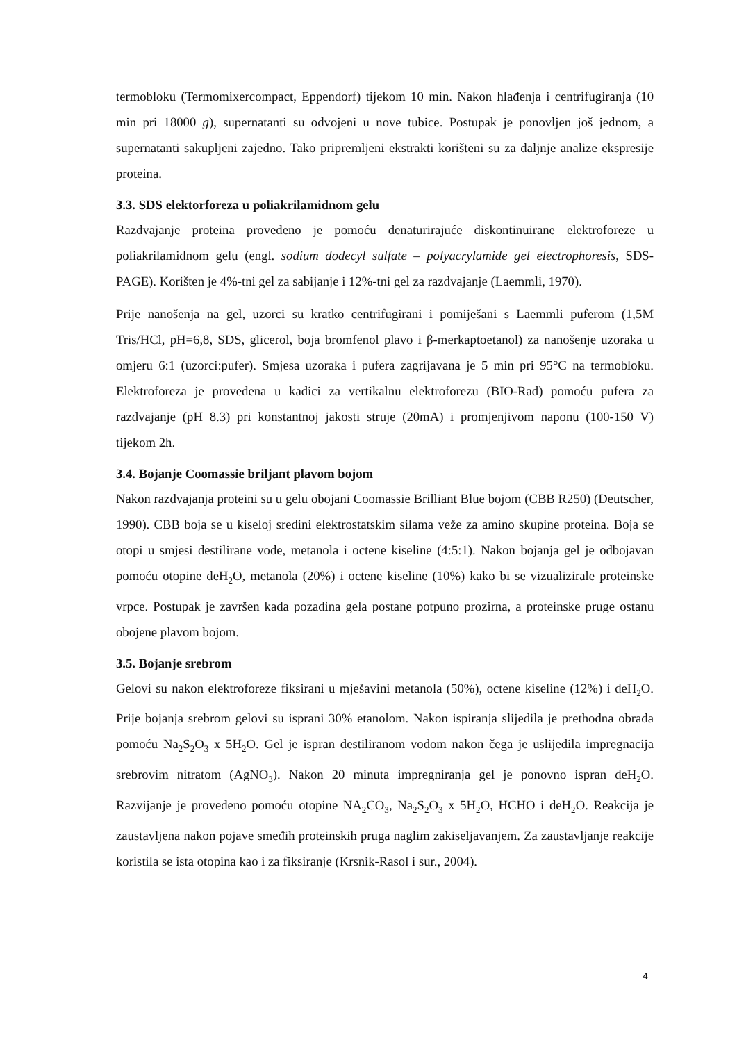termobloku (Termomixercompact, Eppendorf) tijekom 10 min. Nakon hlađenja i centrifugiranja (10 min pri 18000 g), supernatanti su odvojeni u nove tubice. Postupak je ponovljen još jednom, a supernatanti sakupljeni zajedno. Tako pripremljeni ekstrakti korišteni su za daljnje analize ekspresije proteina.
3.3. SDS elektorforeza u poliakrilamidnom gelu
Razdvajanje proteina provedeno je pomoću denaturirajuće diskontinuirane elektroforeze u poliakrilamidnom gelu (engl. sodium dodecyl sulfate – polyacrylamide gel electrophoresis, SDS-PAGE). Korišten je 4%-tni gel za sabijanje i 12%-tni gel za razdvajanje (Laemmli, 1970).
Prije nanošenja na gel, uzorci su kratko centrifugirani i pomiješani s Laemmli puferom (1,5M Tris/HCl, pH=6,8, SDS, glicerol, boja bromfenol plavo i β-merkaptoetanol) za nanošenje uzoraka u omjeru 6:1 (uzorci:pufer). Smjesa uzoraka i pufera zagrijavana je 5 min pri 95°C na termobloku. Elektroforeza je provedena u kadici za vertikalnu elektroforezu (BIO-Rad) pomoću pufera za razdvajanje (pH 8.3) pri konstantnoj jakosti struje (20mA) i promjenjivom naponu (100-150 V) tijekom 2h.
3.4. Bojanje Coomassie briljant plavom bojom
Nakon razdvajanja proteini su u gelu obojani Coomassie Brilliant Blue bojom (CBB R250) (Deutscher, 1990). CBB boja se u kiseloj sredini elektrostatskim silama veže za amino skupine proteina. Boja se otopi u smjesi destilirane vode, metanola i octene kiseline (4:5:1). Nakon bojanja gel je odbojavan pomoću otopine deH<sub>2</sub>O, metanola (20%) i octene kiseline (10%) kako bi se vizualizirale proteinske vrpce. Postupak je završen kada pozadina gela postane potpuno prozirna, a proteinske pruge ostanu obojene plavom bojom.
3.5. Bojanje srebrom
Gelovi su nakon elektroforeze fiksirani u mješavini metanola (50%), octene kiseline (12%) i deH<sub>2</sub>O. Prije bojanja srebrom gelovi su isprani 30% etanolom. Nakon ispiranja slijedila je prethodna obrada pomoću Na<sub>2</sub>S<sub>2</sub>O<sub>3</sub> x 5H<sub>2</sub>O. Gel je ispran destiliranom vodom nakon čega je uslijedila impregnacija srebrovim nitratom (AgNO<sub>3</sub>). Nakon 20 minuta impregniranja gel je ponovno ispran deH<sub>2</sub>O. Razvijanje je provedeno pomoću otopine NA<sub>2</sub>CO<sub>3</sub>, Na<sub>2</sub>S<sub>2</sub>O<sub>3</sub> x 5H<sub>2</sub>O, HCHO i deH<sub>2</sub>O. Reakcija je zaustavljena nakon pojave smeđih proteinskih pruga naglim zakiseljavanjem. Za zaustavljanje reakcije koristila se ista otopina kao i za fiksiranje (Krsnik-Rasol i sur., 2004).
4